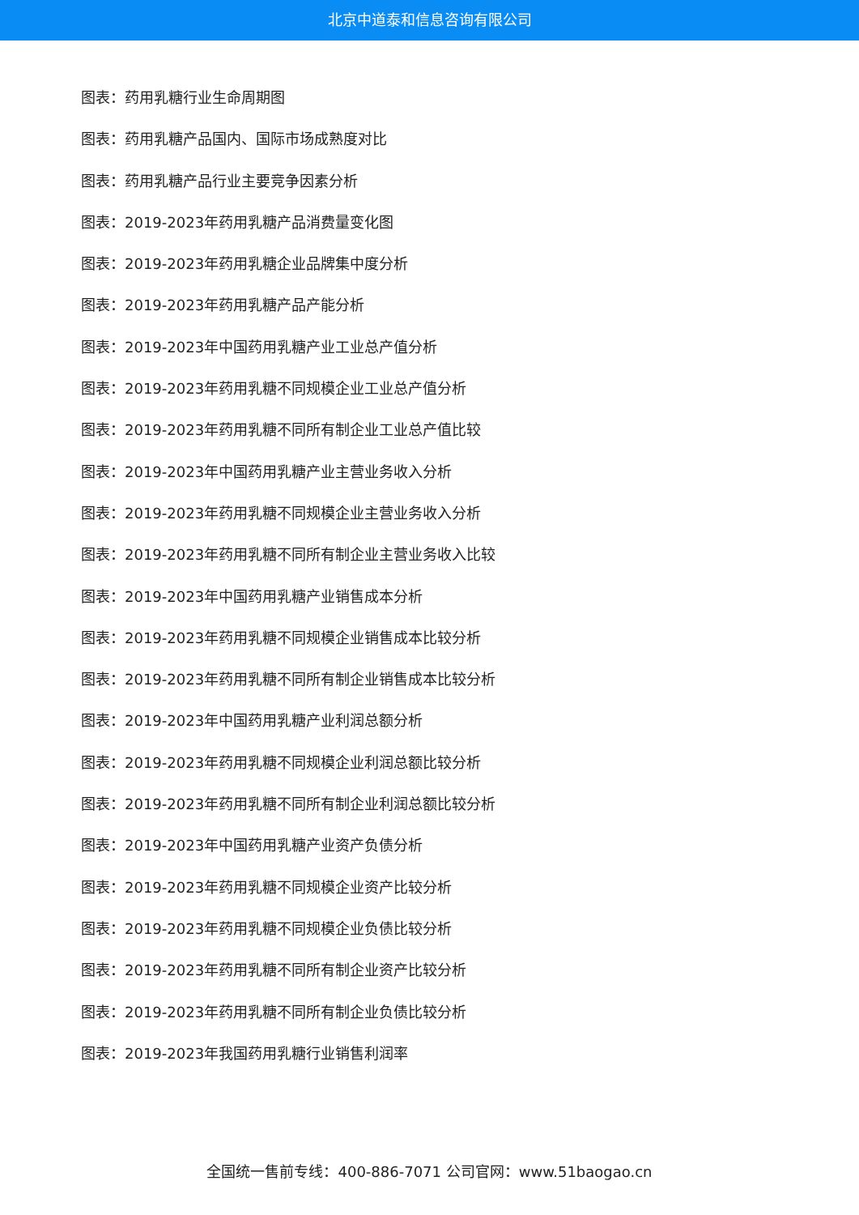北京中道泰和信息咨询有限公司
图表：药用乳糖行业生命周期图
图表：药用乳糖产品国内、国际市场成熟度对比
图表：药用乳糖产品行业主要竞争因素分析
图表：2019-2023年药用乳糖产品消费量变化图
图表：2019-2023年药用乳糖企业品牌集中度分析
图表：2019-2023年药用乳糖产品产能分析
图表：2019-2023年中国药用乳糖产业工业总产值分析
图表：2019-2023年药用乳糖不同规模企业工业总产值分析
图表：2019-2023年药用乳糖不同所有制企业工业总产值比较
图表：2019-2023年中国药用乳糖产业主营业务收入分析
图表：2019-2023年药用乳糖不同规模企业主营业务收入分析
图表：2019-2023年药用乳糖不同所有制企业主营业务收入比较
图表：2019-2023年中国药用乳糖产业销售成本分析
图表：2019-2023年药用乳糖不同规模企业销售成本比较分析
图表：2019-2023年药用乳糖不同所有制企业销售成本比较分析
图表：2019-2023年中国药用乳糖产业利润总额分析
图表：2019-2023年药用乳糖不同规模企业利润总额比较分析
图表：2019-2023年药用乳糖不同所有制企业利润总额比较分析
图表：2019-2023年中国药用乳糖产业资产负债分析
图表：2019-2023年药用乳糖不同规模企业资产比较分析
图表：2019-2023年药用乳糖不同规模企业负债比较分析
图表：2019-2023年药用乳糖不同所有制企业资产比较分析
图表：2019-2023年药用乳糖不同所有制企业负债比较分析
图表：2019-2023年我国药用乳糖行业销售利润率
全国统一售前专线：400-886-7071 公司官网：www.51baogao.cn